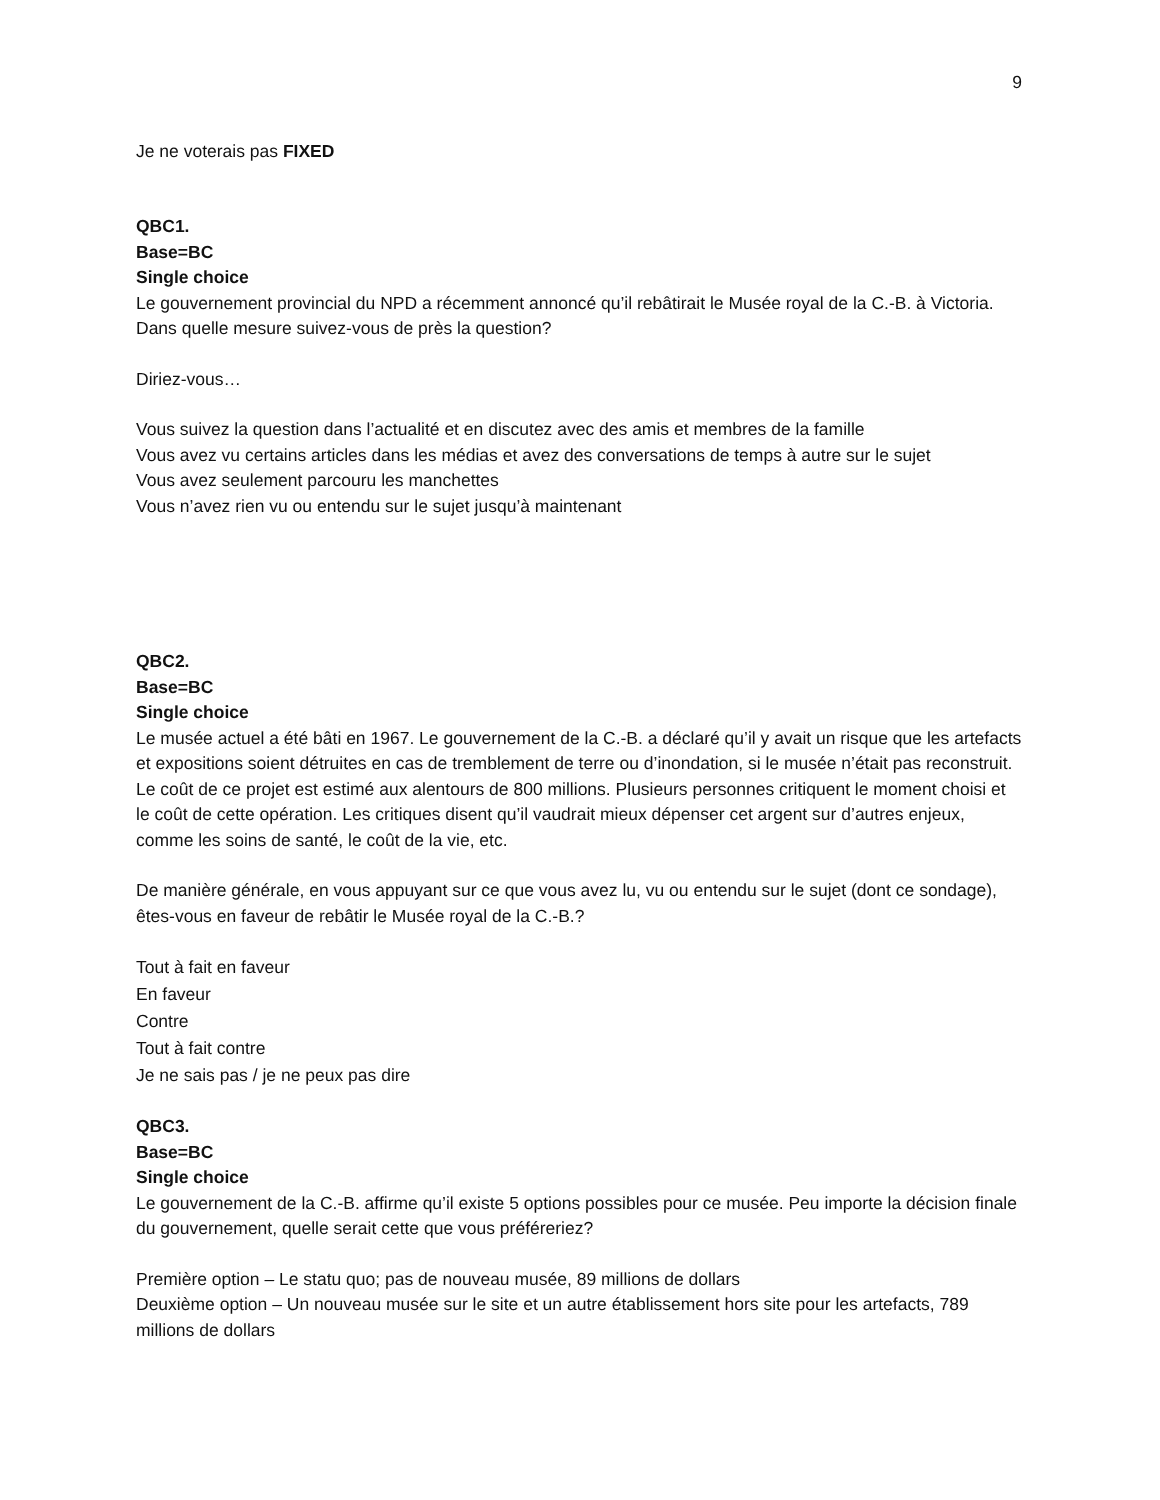9
Je ne voterais pas FIXED
QBC1.
Base=BC
Single choice
Le gouvernement provincial du NPD a récemment annoncé qu’il rebâtirait le Musée royal de la C.-B. à Victoria. Dans quelle mesure suivez-vous de près la question?
Diriez-vous…
Vous suivez la question dans l’actualité et en discutez avec des amis et membres de la famille
Vous avez vu certains articles dans les médias et avez des conversations de temps à autre sur le sujet
Vous avez seulement parcouru les manchettes
Vous n’avez rien vu ou entendu sur le sujet jusqu’à maintenant
QBC2.
Base=BC
Single choice
Le musée actuel a été bâti en 1967. Le gouvernement de la C.-B. a déclaré qu’il y avait un risque que les artefacts et expositions soient détruites en cas de tremblement de terre ou d’inondation, si le musée n’était pas reconstruit. Le coût de ce projet est estimé aux alentours de 800 millions. Plusieurs personnes critiquent le moment choisi et le coût de cette opération. Les critiques disent qu’il vaudrait mieux dépenser cet argent sur d’autres enjeux, comme les soins de santé, le coût de la vie, etc.
De manière générale, en vous appuyant sur ce que vous avez lu, vu ou entendu sur le sujet (dont ce sondage), êtes-vous en faveur de rebâtir le Musée royal de la C.-B.?
Tout à fait en faveur
En faveur
Contre
Tout à fait contre
Je ne sais pas / je ne peux pas dire
QBC3.
Base=BC
Single choice
Le gouvernement de la C.-B. affirme qu’il existe 5 options possibles pour ce musée. Peu importe la décision finale du gouvernement, quelle serait cette que vous préféreriez?
Première option – Le statu quo; pas de nouveau musée, 89 millions de dollars
Deuxième option – Un nouveau musée sur le site et un autre établissement hors site pour les artefacts, 789 millions de dollars